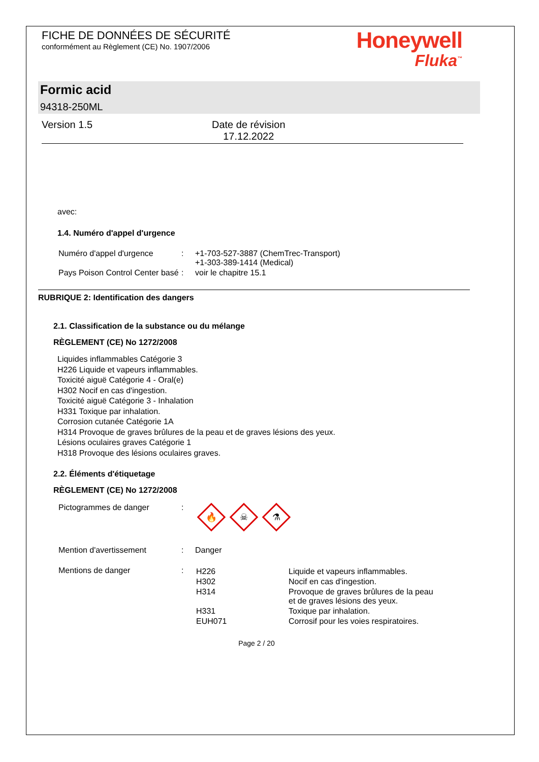FICHE DE DONNÉES DE SÉCURITÉ
conformément au Règlement (CE) No. 1907/2006
Honeywell
Fluka<sup>™</sup>
Formic acid
94318-250ML
Version 1.5 Date de révision
17.12.2022
avec:
1.4. Numéro d'appel d'urgence
| Numéro d'appel d'urgence | : | +1-703-527-3887 (ChemTrec-Transport) +1-303-389-1414 (Medical) |
| Pays Poison Control Center basé | : | voir le chapitre 15.1 |
RUBRIQUE 2: Identification des dangers
2.1. Classification de la substance ou du mélange
RÈGLEMENT (CE) No 1272/2008
Liquides inflammables Catégorie 3
H226 Liquide et vapeurs inflammables.
Toxicité aiguë Catégorie 4 - Oral(e)
H302 Nocif en cas d'ingestion.
Toxicité aiguë Catégorie 3 - Inhalation
H331 Toxique par inhalation.
Corrosion cutanée Catégorie 1A
H314 Provoque de graves brûlures de la peau et de graves lésions des yeux.
Lésions oculaires graves Catégorie 1
H318 Provoque des lésions oculaires graves.
2.2. Éléments d'étiquetage
RÈGLEMENT (CE) No 1272/2008
| Pictogrammes de danger | : | 🔥 ☠ ⚗ |
| Mention d'avertissement | : | Danger |
| Mentions de danger | : | / H226 / Liquide et vapeurs inflammables. / / H302 / Nocif en cas d'ingestion. / / H314 / Provoque de graves brûlures de la peau et de graves lésions des yeux. / / H331 / Toxique par inhalation. / / EUH071 / Corrosif pour les voies respiratoires. / |
Page 2 / 20